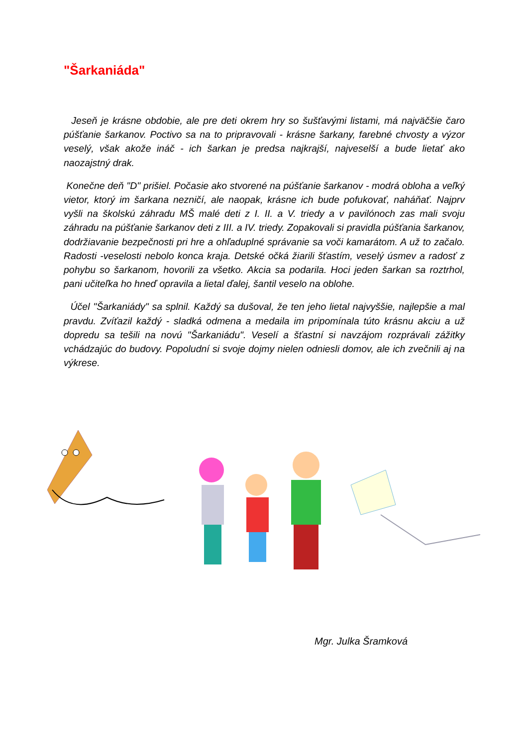"Šarkaniáda"
Jeseň je krásne obdobie, ale pre deti okrem hry so šušťavými listami, má najväčšie čaro púšťanie šarkanov. Poctivo sa na to pripravovali - krásne šarkany, farebné chvosty a výzor veselý, však akože ináč - ich šarkan je predsa najkrajší, najveselší a bude lietať ako naozajstný drak.
Konečne deň "D" prišiel. Počasie ako stvorené na púšťanie šarkanov - modrá obloha a veľký vietor, ktorý im šarkana nezničí, ale naopak, krásne ich bude pofukovať, naháňať. Najprv vyšli na školskú záhradu MŠ malé deti z I. II. a V. triedy a v pavilónoch zas mali svoju záhradu na púšťanie šarkanov deti z III. a IV. triedy. Zopakovali si pravidla púšťania šarkanov, dodržiavanie bezpečnosti pri hre a ohľaduplné správanie sa voči kamarátom. A už to začalo. Radosti -veselosti nebolo konca kraja. Detské očká žiarili šťastím, veselý úsmev a radosť z pohybu so šarkanom, hovorili za všetko. Akcia sa podarila. Hoci jeden šarkan sa roztrhol, pani učiteľka ho hneď opravila a lietal ďalej, šantil veselo na oblohe.
Účel "Šarkaniády" sa splnil. Každý sa dušoval, že ten jeho lietal najvyššie, najlepšie a mal pravdu. Zvíťazil každý - sladká odmena a medaila im pripomínala túto krásnu akciu a už dopredu sa tešili na novú "Šarkaniádu". Veselí a šťastní si navzájom rozprávali zážitky vchádzajúc do budovy. Popoludní si svoje dojmy nielen odniesli domov, ale ich zvečnili aj na výkrese.
Mgr. Julka Šramková